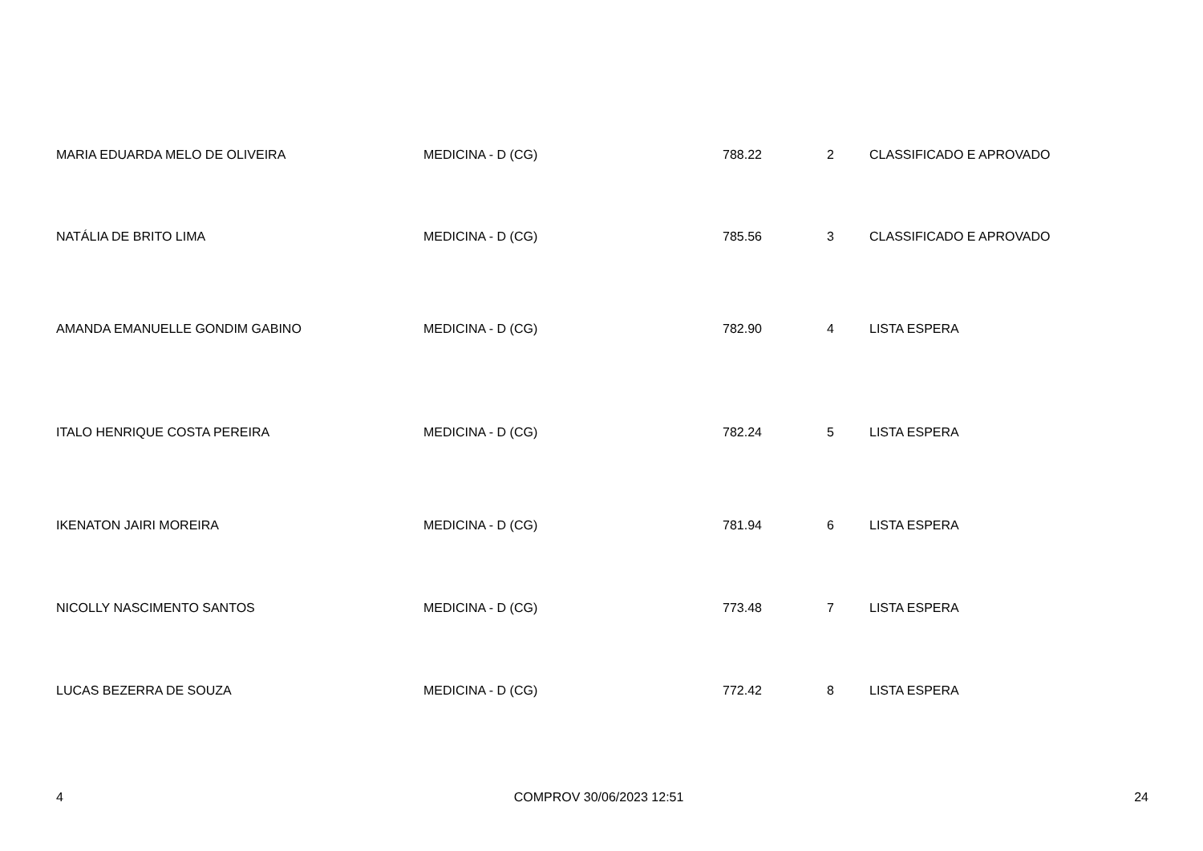| MARIA EDUARDA MELO DE OLIVEIRA | MEDICINA - D (CG) | 788.22 | 2 | CLASSIFICADO E APROVADO |
| NATÁLIA DE BRITO LIMA | MEDICINA - D (CG) | 785.56 | 3 | CLASSIFICADO E APROVADO |
| AMANDA EMANUELLE GONDIM GABINO | MEDICINA - D (CG) | 782.90 | 4 | LISTA ESPERA |
| ITALO HENRIQUE COSTA PEREIRA | MEDICINA - D (CG) | 782.24 | 5 | LISTA ESPERA |
| IKENATON JAIRI MOREIRA | MEDICINA - D (CG) | 781.94 | 6 | LISTA ESPERA |
| NICOLLY NASCIMENTO SANTOS | MEDICINA - D (CG) | 773.48 | 7 | LISTA ESPERA |
| LUCAS BEZERRA DE SOUZA | MEDICINA - D (CG) | 772.42 | 8 | LISTA ESPERA |
4 COMPROV 30/06/2023 12:51 24